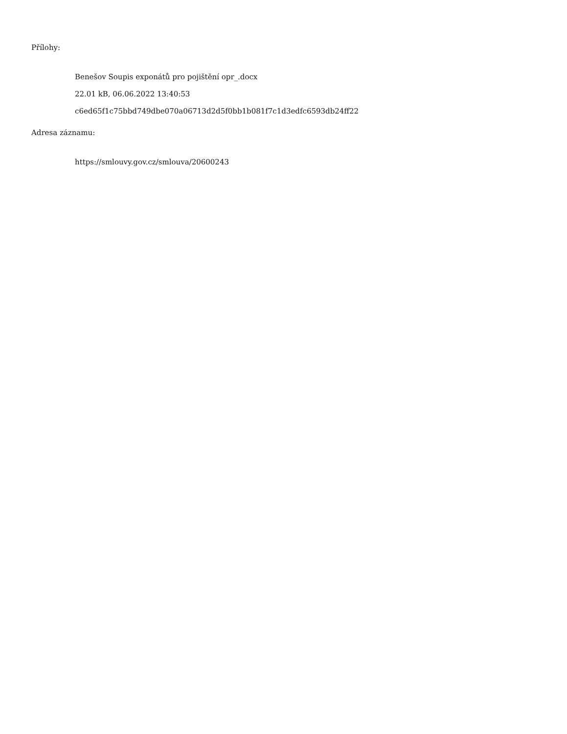Přílohy:
Benešov Soupis exponátů pro pojištění opr_.docx
22.01 kB, 06.06.2022 13:40:53
c6ed65f1c75bbd749dbe070a06713d2d5f0bb1b081f7c1d3edfc6593db24ff22
Adresa záznamu:
https://smlouvy.gov.cz/smlouva/20600243